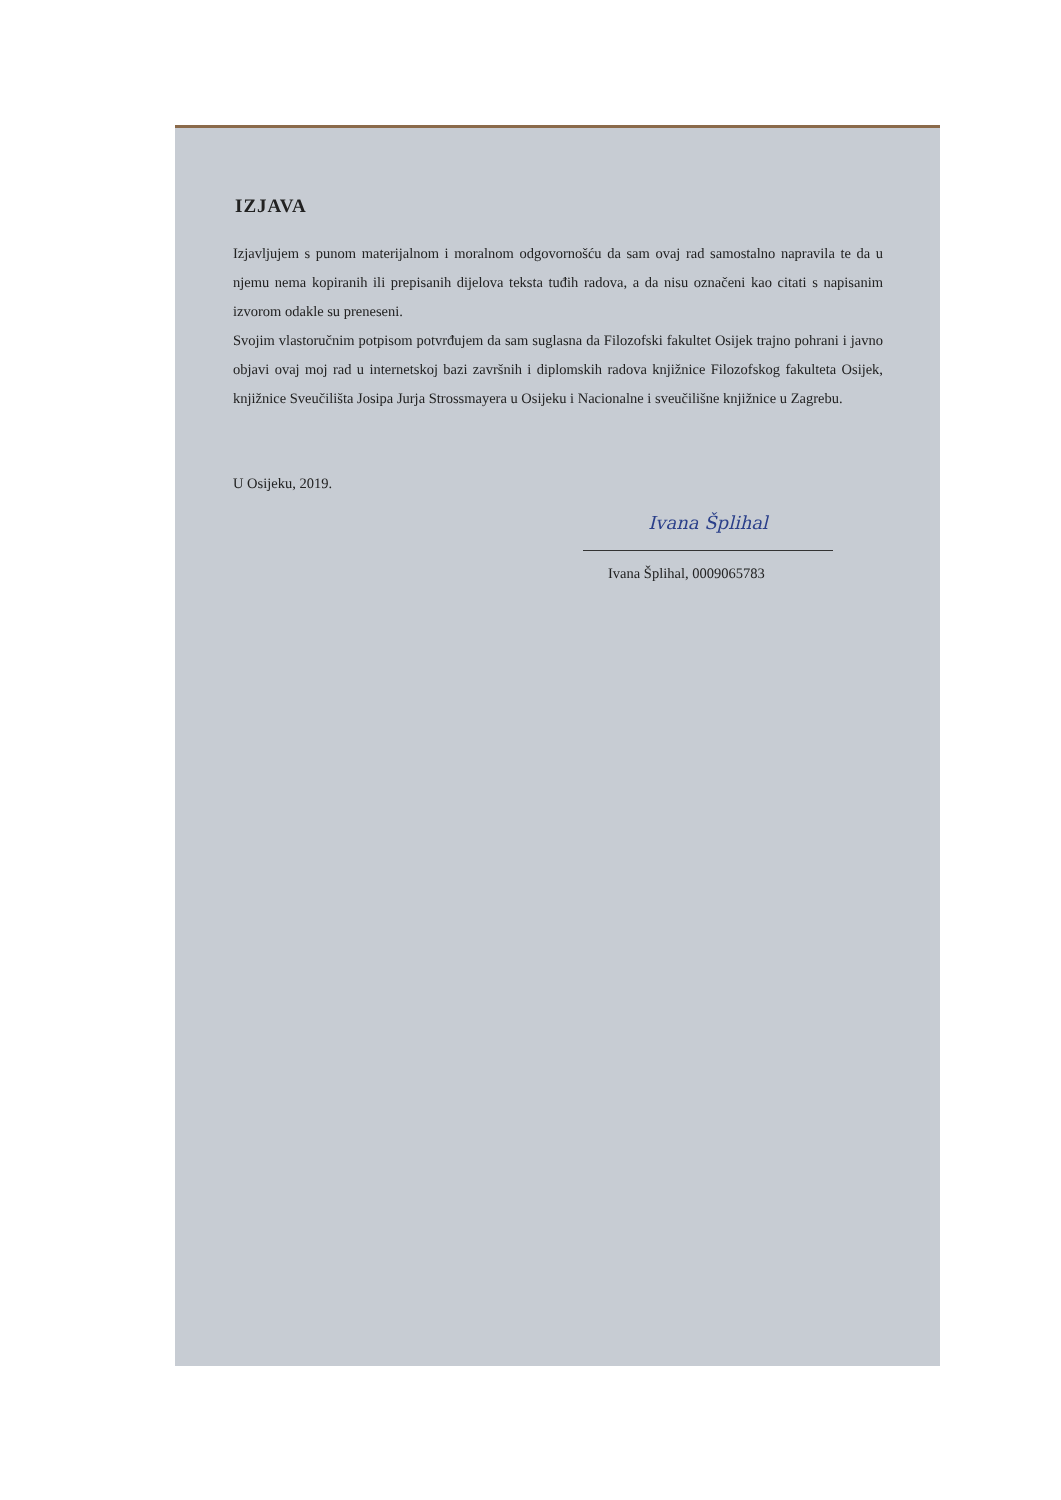IZJAVA
Izjavljujem s punom materijalnom i moralnom odgovornošću da sam ovaj rad samostalno napravila te da u njemu nema kopiranih ili prepisanih dijelova teksta tuđih radova, a da nisu označeni kao citati s napisanim izvorom odakle su preneseni.
Svojim vlastoručnim potpisom potvrđujem da sam suglasna da Filozofski fakultet Osijek trajno pohrani i javno objavi ovaj moj rad u internetskoj bazi završnih i diplomskih radova knjižnice Filozofskog fakulteta Osijek, knjižnice Sveučilišta Josipa Jurja Strossmayera u Osijeku i Nacionalne i sveučilišne knjižnice u Zagrebu.
U Osijeku, 2019.
Ivana Šplihal
Ivana Šplihal, 0009065783